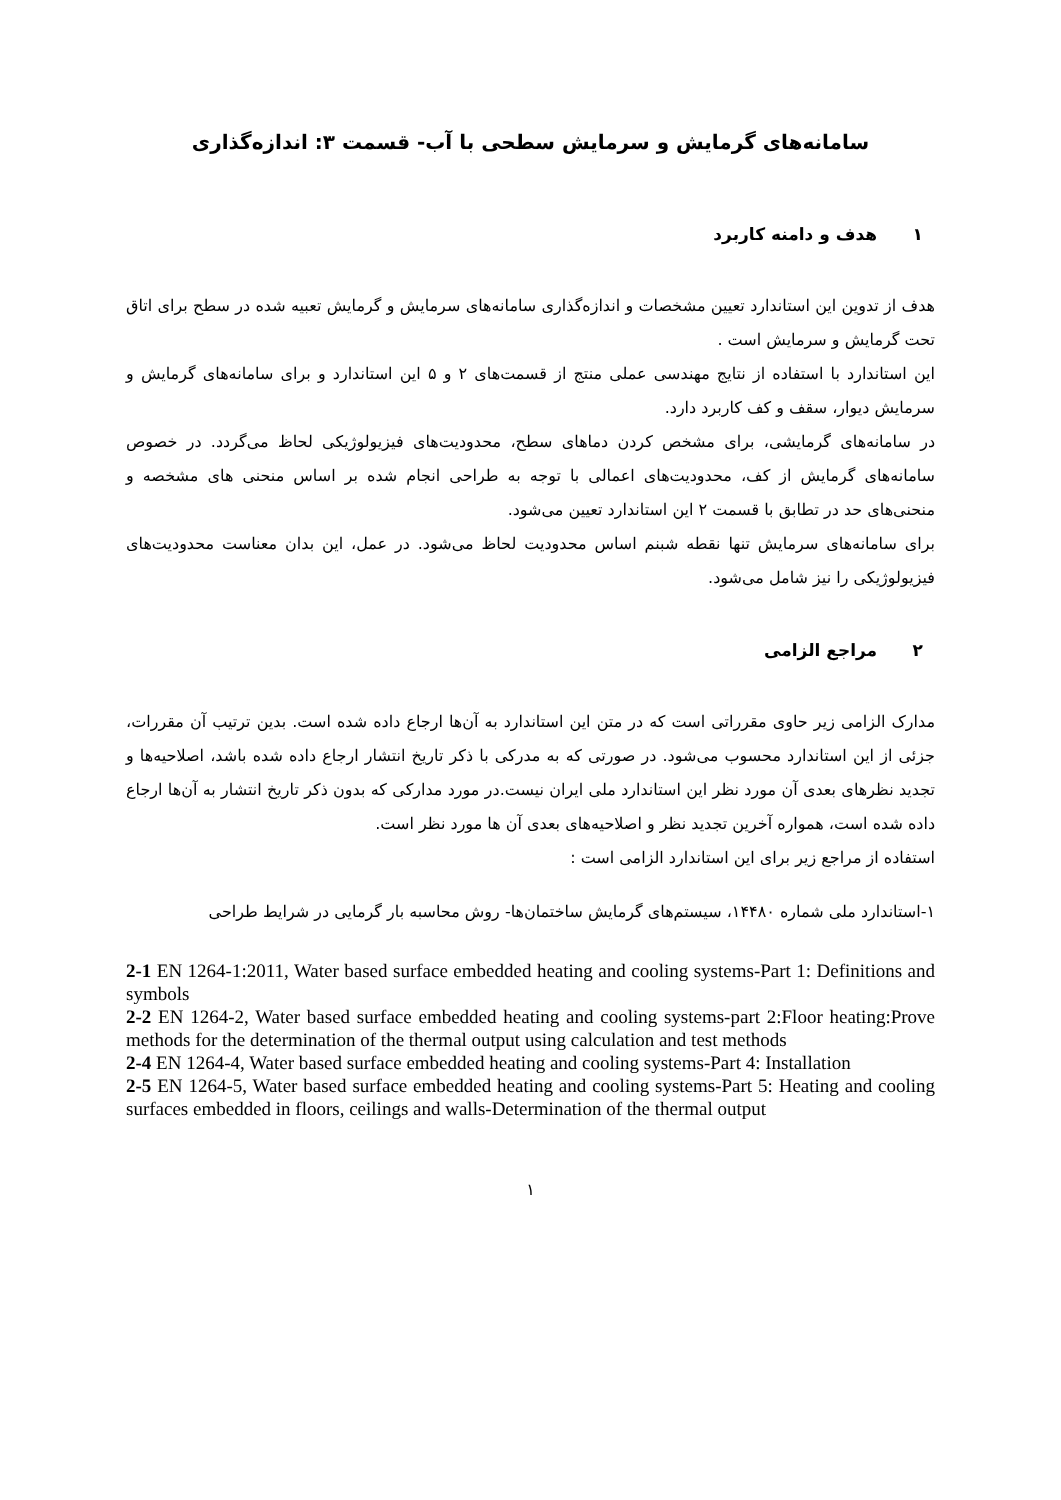سامانه‌های گرمایش و سرمایش سطحی با آب- قسمت ۳: اندازه‌گذاری
۱ هدف و دامنه کاربرد
هدف از تدوین این استاندارد تعیین مشخصات و اندازه‌گذاری سامانه‌های سرمایش و گرمایش تعبیه شده در سطح برای اتاق تحت گرمایش و سرمایش است .
این استاندارد با استفاده از نتایج مهندسی عملی منتج از قسمت‌های ۲ و ۵ این استاندارد و برای سامانه‌های گرمایش و سرمایش دیوار، سقف و کف کاربرد دارد.
در سامانه‌های گرمایشی، برای مشخص کردن دماهای سطح، محدودیت‌های فیزیولوژیکی لحاظ می‌گردد. در خصوص سامانه‌های گرمایش از کف، محدودیت‌های اعمالی با توجه به طراحی انجام شده بر اساس منحنی های مشخصه و منحنی‌های حد در تطابق با قسمت ۲ این استاندارد تعیین می‌شود.
برای سامانه‌های سرمایش تنها نقطه شبنم اساس محدودیت لحاظ می‌شود. در عمل، این بدان معناست محدودیت‌های فیزیولوژیکی را نیز شامل می‌شود.
۲ مراجع الزامی
مدارک الزامی زیر حاوی مقرراتی است که در متن این استاندارد به آن‌ها ارجاع داده شده است. بدین ترتیب آن مقررات، جزئی از این استاندارد محسوب می‌شود. در صورتی که به مدرکی با ذکر تاریخ انتشار ارجاع داده شده باشد، اصلاحیه‌ها و تجدید نظرهای بعدی آن مورد نظر این استاندارد ملی ایران نیست.در مورد مدارکی که بدون ذکر تاریخ انتشار به آن‌ها ارجاع داده شده است، همواره آخرین تجدید نظر و اصلاحیه‌های بعدی آن ها مورد نظر است.
استفاده از مراجع زیر برای این استاندارد الزامی است :
۱-استاندارد ملی شماره ۱۴۴۸۰، سیستم‌های گرمایش ساختمان‌ها- روش محاسبه بار گرمایی در شرایط طراحی
2-1 EN 1264-1:2011, Water based surface embedded heating and cooling systems-Part 1: Definitions and symbols
2-2 EN 1264-2, Water based surface embedded heating and cooling systems-part 2:Floor heating:Prove methods for the determination of the thermal output using calculation and test methods
2-4 EN 1264-4, Water based surface embedded heating and cooling systems-Part 4: Installation
2-5 EN 1264-5, Water based surface embedded heating and cooling systems-Part 5: Heating and cooling surfaces embedded in floors, ceilings and walls-Determination of the thermal output
۱